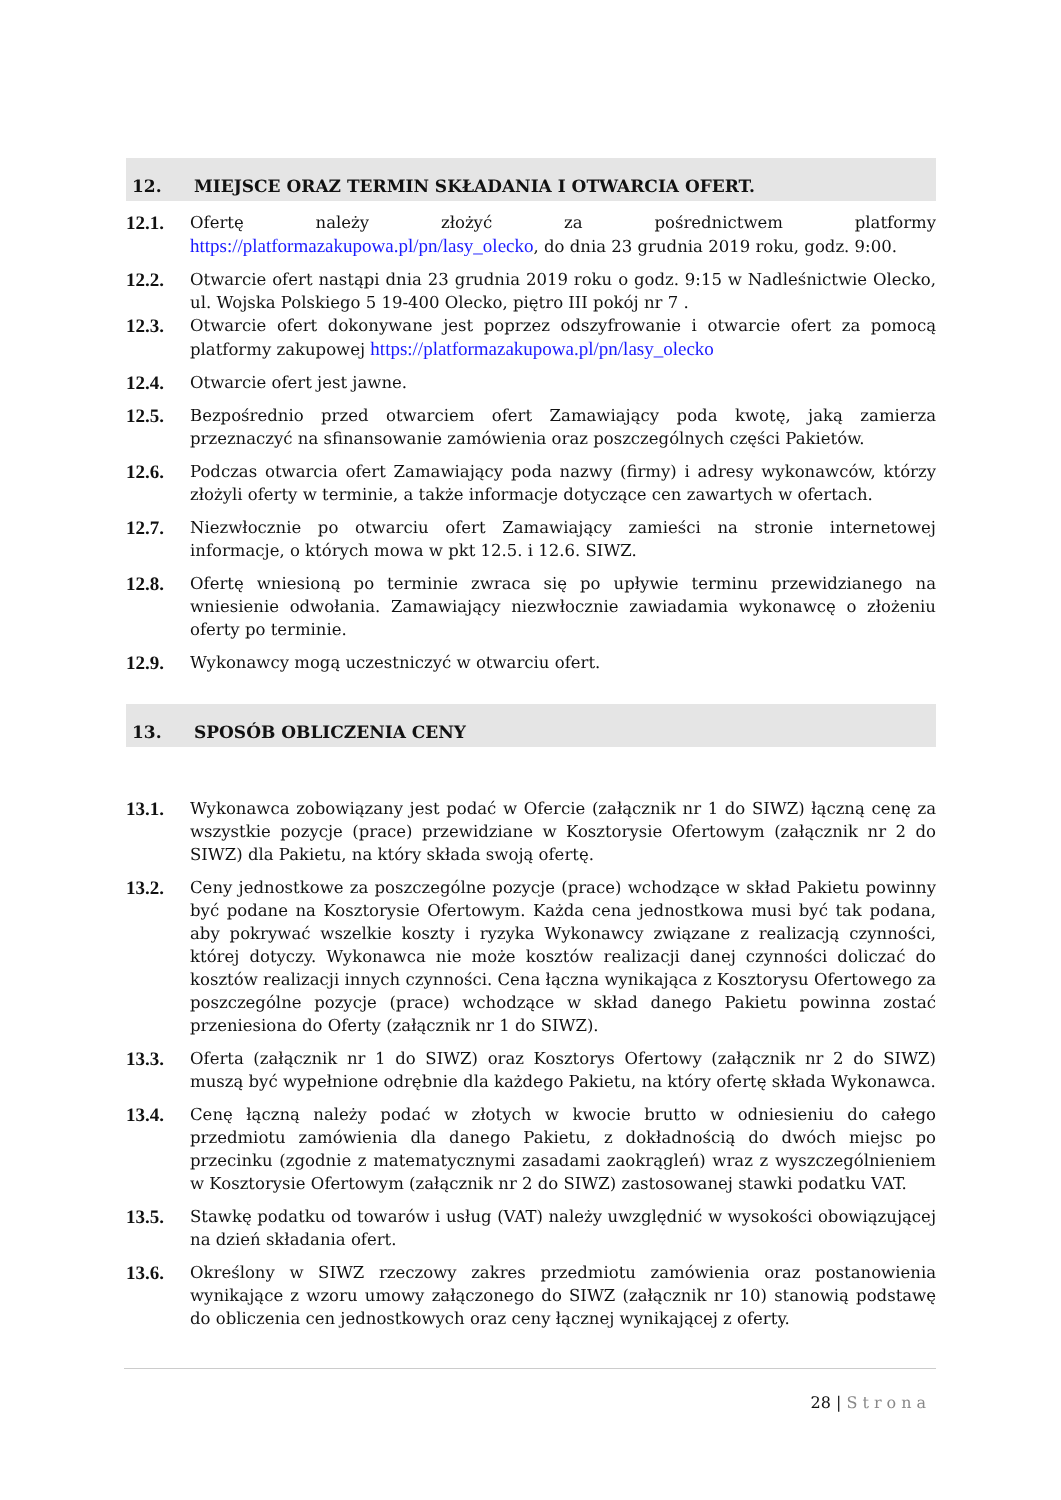12. MIEJSCE ORAZ TERMIN SKŁADANIA I OTWARCIA OFERT.
12.1.
Ofertę należy złożyć za pośrednictwem platformy https://platformazakupowa.pl/pn/lasy_olecko, do dnia 23 grudnia 2019 roku, godz. 9:00.
12.2.
Otwarcie ofert nastąpi dnia 23 grudnia 2019 roku o godz. 9:15 w Nadleśnictwie Olecko, ul. Wojska Polskiego 5 19-400 Olecko, piętro III pokój nr 7 .
12.3.
Otwarcie ofert dokonywane jest poprzez odszyfrowanie i otwarcie ofert za pomocą platformy zakupowej https://platformazakupowa.pl/pn/lasy_olecko
12.4.
Otwarcie ofert jest jawne.
12.5.
Bezpośrednio przed otwarciem ofert Zamawiający poda kwotę, jaką zamierza przeznaczyć na sfinansowanie zamówienia oraz poszczególnych części Pakietów.
12.6.
Podczas otwarcia ofert Zamawiający poda nazwy (firmy) i adresy wykonawców, którzy złożyli oferty w terminie, a także informacje dotyczące cen zawartych w ofertach.
12.7.
Niezwłocznie po otwarciu ofert Zamawiający zamieści na stronie internetowej informacje, o których mowa w pkt 12.5. i 12.6. SIWZ.
12.8.
Ofertę wniesioną po terminie zwraca się po upływie terminu przewidzianego na wniesienie odwołania. Zamawiający niezwłocznie zawiadamia wykonawcę o złożeniu oferty po terminie.
12.9.
Wykonawcy mogą uczestniczyć w otwarciu ofert.
13. SPOSÓB OBLICZENIA CENY
13.1.
Wykonawca zobowiązany jest podać w Ofercie (załącznik nr 1 do SIWZ) łączną cenę za wszystkie pozycje (prace) przewidziane w Kosztorysie Ofertowym (załącznik nr 2 do SIWZ) dla Pakietu, na który składa swoją ofertę.
13.2.
Ceny jednostkowe za poszczególne pozycje (prace) wchodzące w skład Pakietu powinny być podane na Kosztorysie Ofertowym. Każda cena jednostkowa musi być tak podana, aby pokrywać wszelkie koszty i ryzyka Wykonawcy związane z realizacją czynności, której dotyczy. Wykonawca nie może kosztów realizacji danej czynności doliczać do kosztów realizacji innych czynności. Cena łączna wynikająca z Kosztorysu Ofertowego za poszczególne pozycje (prace) wchodzące w skład danego Pakietu powinna zostać przeniesiona do Oferty (załącznik nr 1 do SIWZ).
13.3.
Oferta (załącznik nr 1 do SIWZ) oraz Kosztorys Ofertowy (załącznik nr 2 do SIWZ) muszą być wypełnione odrębnie dla każdego Pakietu, na który ofertę składa Wykonawca.
13.4.
Cenę łączną należy podać w złotych w kwocie brutto w odniesieniu do całego przedmiotu zamówienia dla danego Pakietu, z dokładnością do dwóch miejsc po przecinku (zgodnie z matematycznymi zasadami zaokrągleń) wraz z wyszczególnieniem w Kosztorysie Ofertowym (załącznik nr 2 do SIWZ) zastosowanej stawki podatku VAT.
13.5.
Stawkę podatku od towarów i usług (VAT) należy uwzględnić w wysokości obowiązującej na dzień składania ofert.
13.6.
Określony w SIWZ rzeczowy zakres przedmiotu zamówienia oraz postanowienia wynikające z wzoru umowy załączonego do SIWZ (załącznik nr 10) stanowią podstawę do obliczenia cen jednostkowych oraz ceny łącznej wynikającej z oferty.
28 | Strona